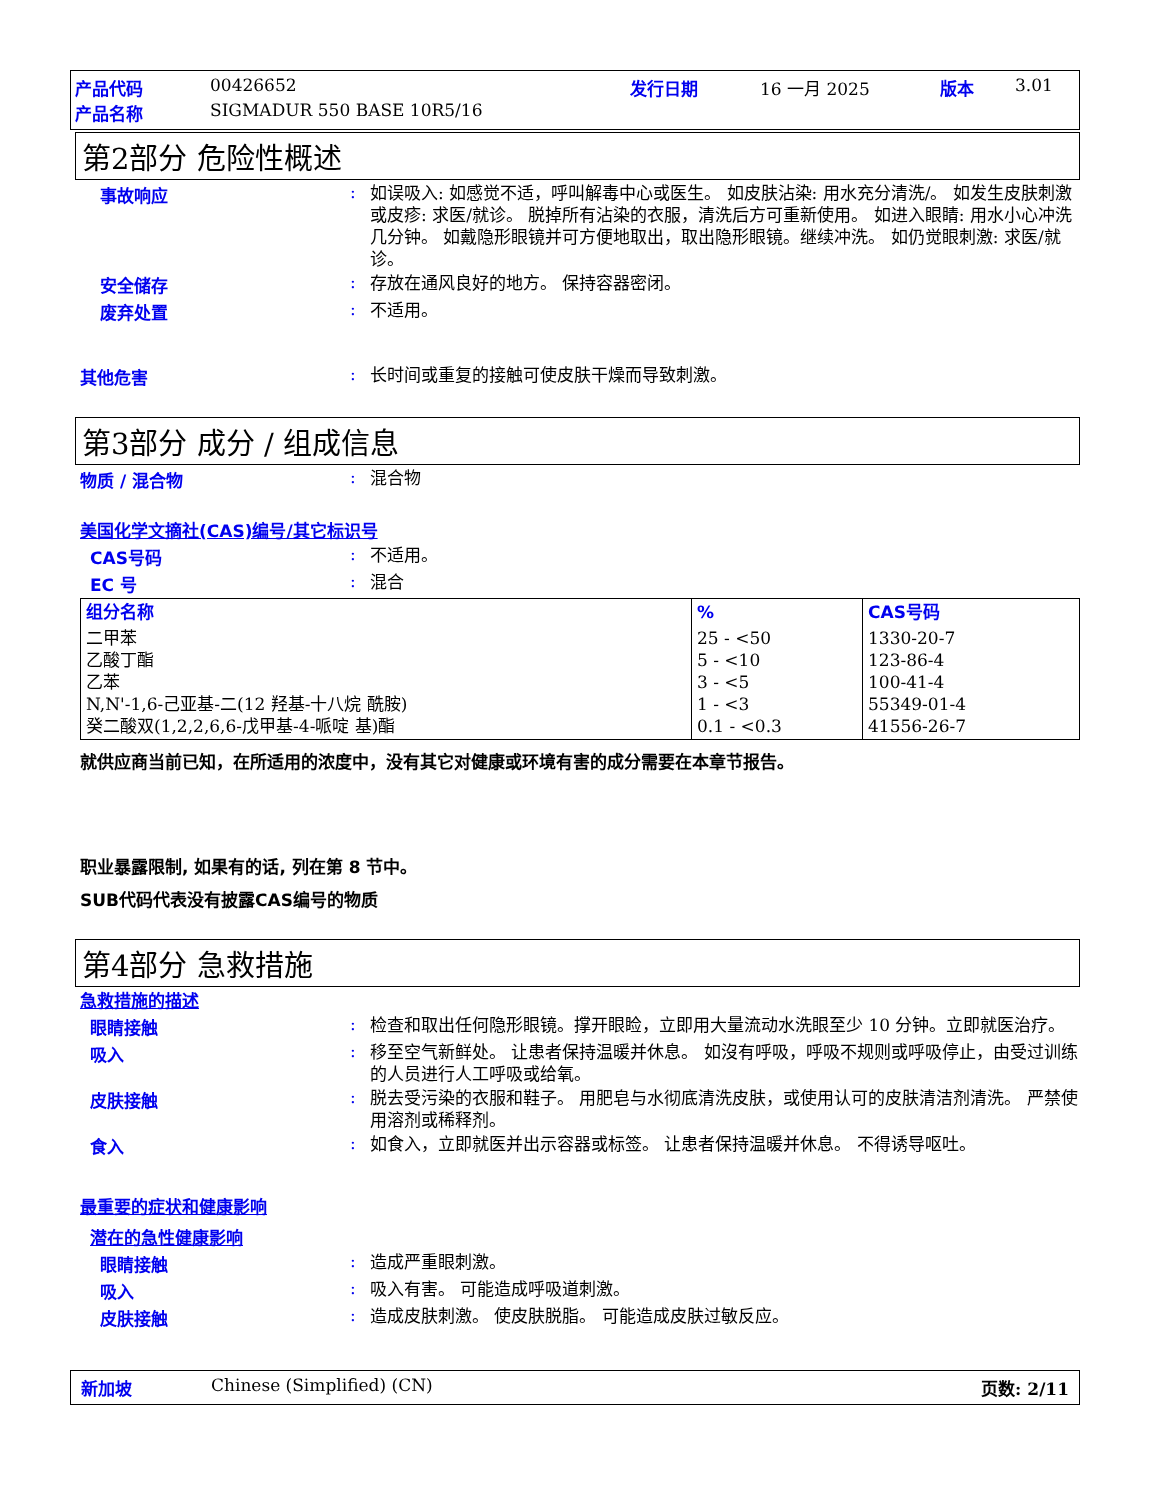产品代码 00426652 发行日期 16 一月 2025 版本 3.01
产品名称 SIGMADUR 550 BASE 10R5/16
第2部分 危险性概述
事故响应: 如误吸入: 如感觉不适，呼叫解毒中心或医生。 如皮肤沾染: 用水充分清洗/。 如发生皮肤刺激或皮疹: 求医/就诊。 脱掉所有沾染的衣服，清洗后方可重新使用。 如进入眼睛: 用水小心冲洗几分钟。 如戴隐形眼镜并可方便地取出，取出隐形眼镜。继续冲洗。 如仍觉眼刺激: 求医/就诊。
安全储存: 存放在通风良好的地方。 保持容器密闭。
废弃处置: 不适用。
其他危害: 长时间或重复的接触可使皮肤干燥而导致刺激。
第3部分 成分 / 组成信息
物质 / 混合物: 混合物
美国化学文摘社(CAS)编号/其它标识号
CAS号码: 不适用。
EC 号: 混合
| 组分名称 | % | CAS号码 |
| --- | --- | --- |
| 二甲苯 乙酸丁酯 乙苯 N,N'-1,6-己亚基-二(12 羟基-十八烷 酰胺) 癸二酸双(1,2,2,6,6-戊甲基-4-哌啶 基)酯 | 25 - <50 5 - <10 3 - <5 1 - <3 0.1 - <0.3 | 1330-20-7 123-86-4 100-41-4 55349-01-4 41556-26-7 |
就供应商当前已知，在所适用的浓度中，没有其它对健康或环境有害的成分需要在本章节报告。
职业暴露限制, 如果有的话, 列在第 8 节中。
SUB代码代表没有披露CAS编号的物质
第4部分 急救措施
急救措施的描述
眼睛接触: 检查和取出任何隐形眼镜。撑开眼睑，立即用大量流动水洗眼至少 10 分钟。立即就医治疗。
吸入: 移至空气新鲜处。 让患者保持温暖并休息。 如沒有呼吸，呼吸不规则或呼吸停止，由受过训练的人员进行人工呼吸或给氧。
皮肤接触: 脱去受污染的衣服和鞋子。 用肥皂与水彻底清洗皮肤，或使用认可的皮肤清洁剂清洗。 严禁使用溶剂或稀释剂。
食入: 如食入，立即就医并出示容器或标签。 让患者保持温暖并休息。 不得诱导呕吐。
最重要的症状和健康影响
潜在的急性健康影响
眼睛接触: 造成严重眼刺激。
吸入: 吸入有害。 可能造成呼吸道刺激。
皮肤接触: 造成皮肤刺激。 使皮肤脱脂。 可能造成皮肤过敏反应。
新加坡 Chinese (Simplified) (CN) 页数: 2/11